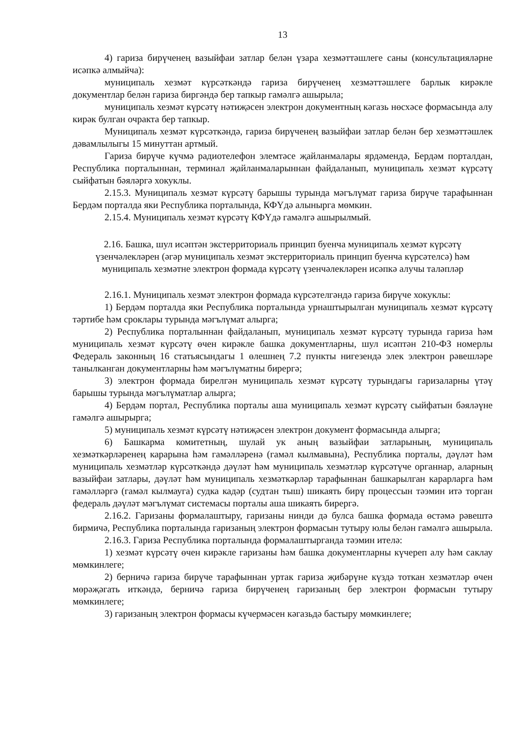13
4) гариза бирүченең вазыйфаи затлар белән үзара хезмәттәшлеге саны (консультацияләрне исәпкә алмыйча):
муниципаль хезмәт күрсәткәндә гариза бирүченең хезмәттәшлеге барлык кирәкле документлар белән гариза биргәндә бер тапкыр гамәлгә ашырыла;
муниципаль хезмәт күрсәтү нәтиҗәсен электрон документның кәгазь нөсхәсе формасында алу кирәк булган очракта бер тапкыр.
Муниципаль хезмәт күрсәткәндә, гариза бирүченең вазыйфаи затлар белән бер хезмәттәшлек дәвамлылыгы 15 минуттан артмый.
Гариза бирүче күчмә радиотелефон элемтәсе җайланмалары ярдәмендә, Бердәм порталдан, Республика порталыннан, терминал җайланмаларыннан файдаланып, муниципаль хезмәт күрсәтү сыйфатын бәяләргә хокуклы.
2.15.3. Муниципаль хезмәт күрсәтү барышы турында мәгълүмат гариза бирүче тарафыннан Бердәм порталда яки Республика порталында, КФҮдә алынырга мөмкин.
2.15.4. Муниципаль хезмәт күрсәтү КФҮдә гамәлгә ашырылмый.
2.16. Башка, шул исәптән экстерриториаль принцип буенча муниципаль хезмәт күрсәтү үзенчәлекләрен (әгәр муниципаль хезмәт экстерриториаль принцип буенча күрсәтелсә) һәм муниципаль хезмәтне электрон формада күрсәтү үзенчәлекләрен исәпкә алучы таләпләр
2.16.1. Муниципаль хезмәт электрон формада күрсәтелгәндә гариза бирүче хокуклы:
1) Бердәм порталда яки Республика порталында урнаштырылган муниципаль хезмәт күрсәтү тәртибе һәм сроклары турында мәгълүмат алырга;
2) Республика порталыннан файдаланып, муниципаль хезмәт күрсәтү турында гариза һәм муниципаль хезмәт күрсәтү өчен кирәкле башка документларны, шул исәптән 210-ФЗ номерлы Федераль законның 16 статьясындагы 1 өлешнең 7.2 пункты нигезендә элек электрон рәвешләре танылканган документларны һәм мәгълүматны бирергә;
3) электрон формада бирелгән муниципаль хезмәт күрсәтү турындагы гаризаларны үтәү барышы турында мәгълүматлар алырга;
4) Бердәм портал, Республика порталы аша муниципаль хезмәт күрсәтү сыйфатын бәяләүне гамәлгә ашырырга;
5) муниципаль хезмәт күрсәтү нәтиҗәсен электрон документ формасында алырга;
6) Башкарма комитетның, шулай ук аның вазыйфаи затларының, муниципаль хезмәткәрләренең карарына һәм гамәлләренә (гамәл кылмавына), Республика порталы, дәүләт һәм муниципаль хезмәтләр күрсәткәндә дәүләт һәм муниципаль хезмәтләр күрсәтүче органнар, аларның вазыйфаи затлары, дәүләт һәм муниципаль хезмәткәрләр тарафыннан башкарылган карарларга һәм гамәлләргә (гамәл кылмауга) судка кадәр (судтан тыш) шикаять бирү процессын тәэмин итә торган федераль дәүләт мәгълүмат системасы порталы аша шикаять бирергә.
2.16.2. Гаризаны формалаштыру, гаризаны нинди дә булса башка формада өстәмә рәвештә бирмичә, Республика порталында гаризаның электрон формасын тутыру юлы белән гамәлгә ашырыла.
2.16.3. Гариза Республика порталында формалаштырганда тәэмин ителә:
1) хезмәт күрсәтү өчен кирәкле гаризаны һәм башка документларны күчереп алу һәм саклау мөмкинлеге;
2) берничә гариза бирүче тарафыннан уртак гариза җибәрүне күздә тоткан хезмәтләр өчен мөрәҗәгать иткәндә, берничә гариза бирүченең гаризаның бер электрон формасын тутыру мөмкинлеге;
3) гаризаның электрон формасы күчермәсен кәгазьдә бастыру мөмкинлеге;